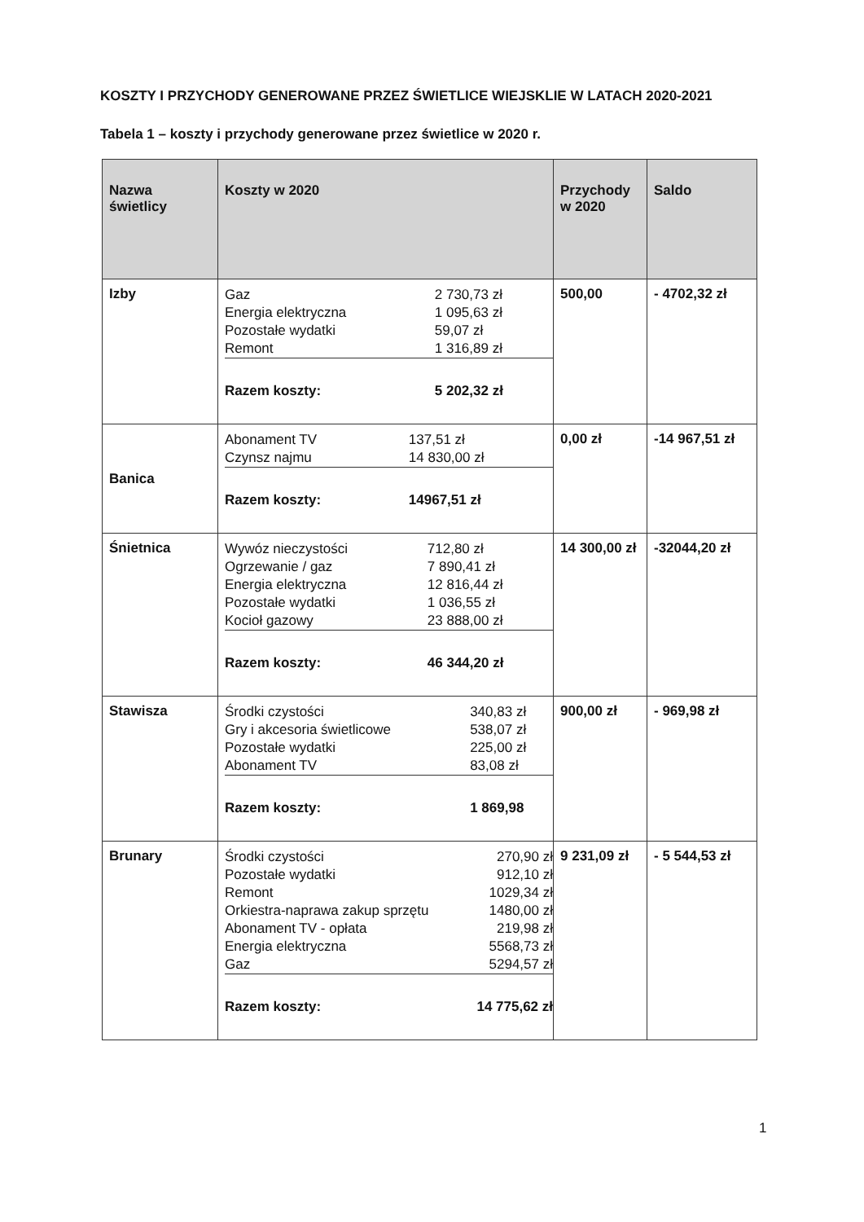KOSZTY I PRZYCHODY GENEROWANE PRZEZ ŚWIETLICE WIEJSKLIE W LATACH 2020-2021
Tabela 1 – koszty i przychody generowane przez świetlice w 2020 r.
| Nazwa świetlicy | Koszty w 2020 | Przychody w 2020 | Saldo |
| --- | --- | --- | --- |
| Izby | / Gaz / 2 730,73 zł / / Energia elektryczna / 1 095,63 zł / / Pozostałe wydatki / 59,07 zł / / Remont / 1 316,89 zł / / Razem koszty: / 5 202,32 zł / | 500,00 | - 4702,32 zł |
| Banica | / Abonament TV / 137,51 zł / / Czynsz najmu / 14 830,00 zł / / Razem koszty: / 14967,51 zł / | 0,00 zł | -14 967,51 zł |
| Śnietnica | / Wywóz nieczystości / 712,80 zł / / Ogrzewanie / gaz / 7 890,41 zł / / Energia elektryczna / 12 816,44 zł / / Pozostałe wydatki / 1 036,55 zł / / Kocioł gazowy / 23 888,00 zł / / Razem koszty: / 46 344,20 zł / | 14 300,00 zł | -32044,20 zł |
| Stawisza | / Środki czystości / 340,83 zł / / Gry i akcesoria świetlicowe / 538,07 zł / / Pozostałe wydatki / 225,00 zł / / Abonament TV / 83,08 zł / / Razem koszty: / 1 869,98 / | 900,00 zł | - 969,98 zł |
| Brunary | / Środki czystości / 270,90 zł / / Pozostałe wydatki / 912,10 zł / / Remont / 1029,34 zł / / Orkiestra-naprawa zakup sprzętu / 1480,00 zł / / Abonament TV - opłata / 219,98 zł / / Energia elektryczna / 5568,73 zł / / Gaz / 5294,57 zł / / Razem koszty: / 14 775,62 zł / | 9 231,09 zł | - 5 544,53 zł |
1